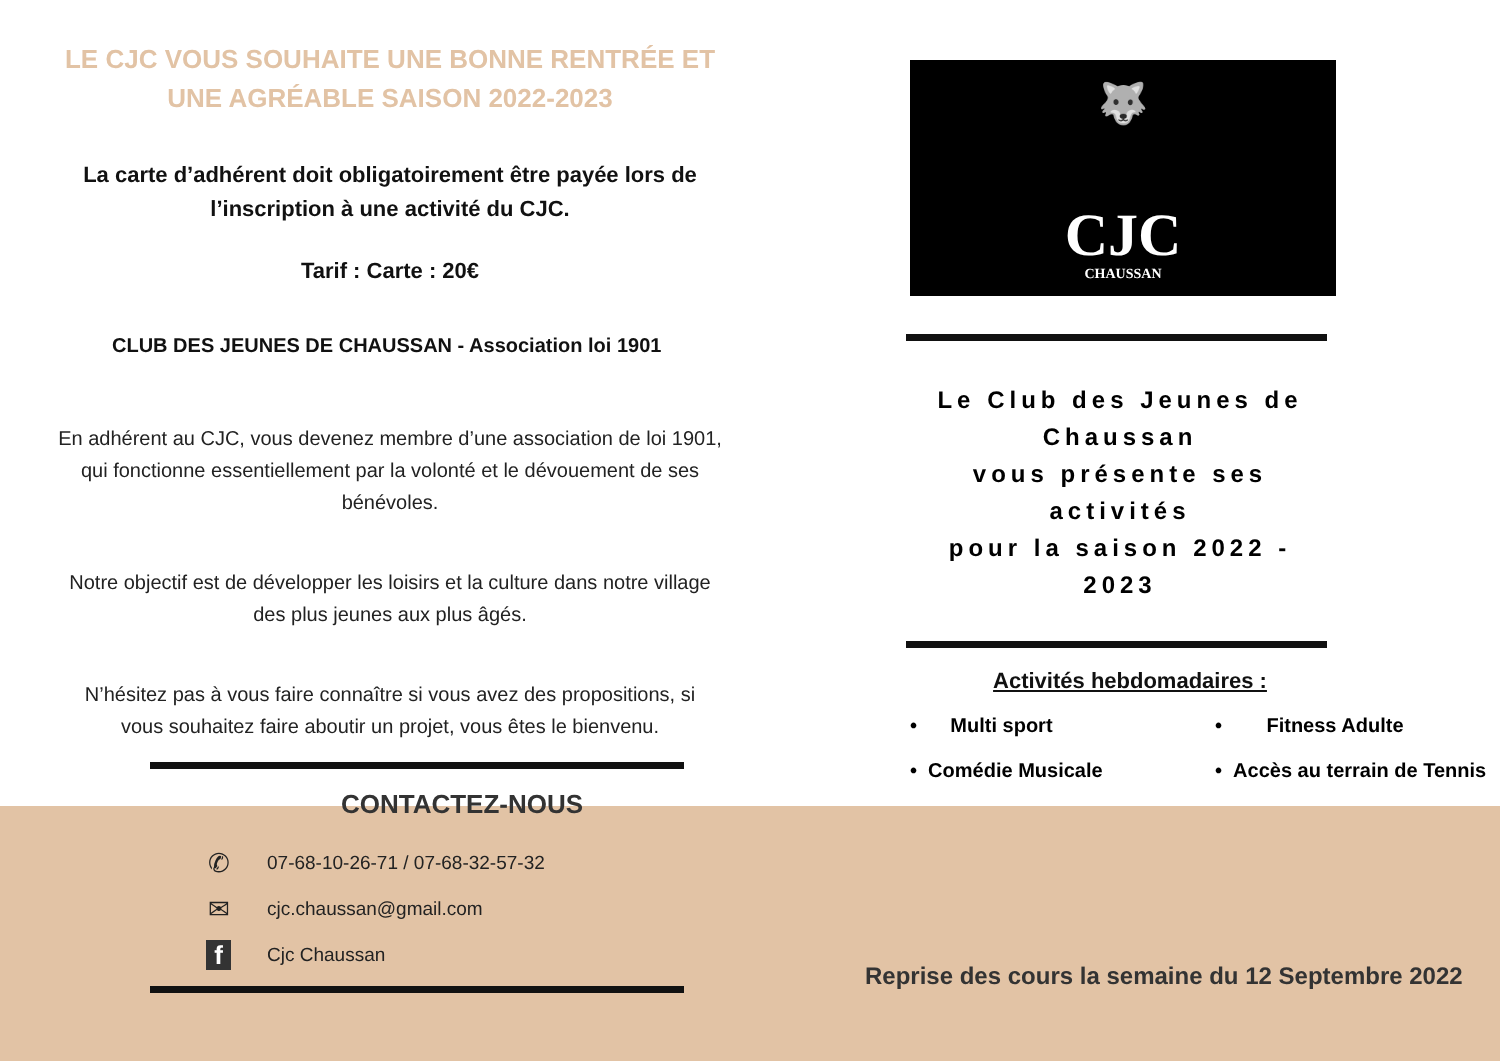LE CJC VOUS SOUHAITE UNE BONNE RENTRÉE ET
UNE AGRÉABLE SAISON 2022-2023
La carte d’adhérent doit obligatoirement être payée lors de
l’inscription à une activité du CJC.
Tarif : Carte : 20€
CLUB DES JEUNES DE CHAUSSAN - Association loi 1901
En adhérent au CJC, vous devenez membre d’une association de loi 1901,
qui fonctionne essentiellement par la volonté et le dévouement de ses
bénévoles.
Notre objectif est de développer les loisirs et la culture dans notre village
des plus jeunes aux plus âgés.
N’hésitez pas à vous faire connaître si vous avez des propositions, si
vous souhaitez faire aboutir un projet, vous êtes le bienvenu.
CONTACTEZ-NOUS
✆ 07-68-10-26-71 / 07-68-32-57-32
✉ cjc.chaussan@gmail.com
f Cjc Chaussan
🐺
CJC
CHAUSSAN
Le Club des Jeunes de Chaussan
vous présente ses activités
pour la saison 2022 - 2023
Activités hebdomadaires :
• Multi sport • Fitness Adulte • Comédie Musicale • Accès au terrain de Tennis
Reprise des cours la semaine du 12 Septembre 2022